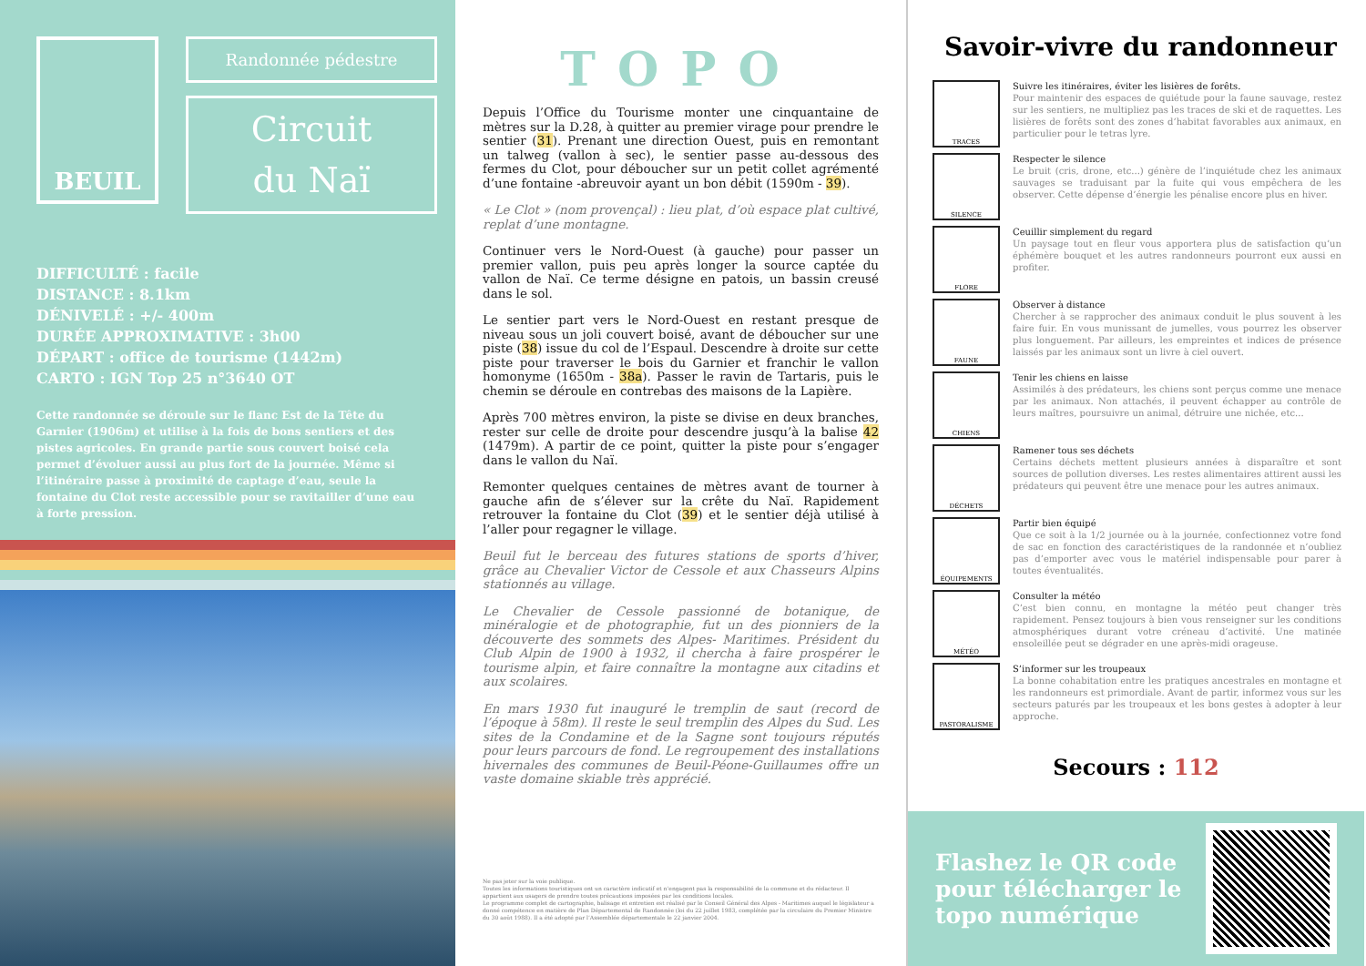BEUIL
Randonnée pédestre
Circuit
du Naï
DIFFICULTÉ : facile
DISTANCE : 8.1km
DÉNIVELÉ : +/- 400m
DURÉE APPROXIMATIVE : 3h00
DÉPART : office de tourisme (1442m)
CARTO : IGN Top 25 n°3640 OT
Cette randonnée se déroule sur le flanc Est de la Tête du Garnier (1906m) et utilise à la fois de bons sentiers et des pistes agricoles. En grande partie sous couvert boisé cela permet d’évoluer aussi au plus fort de la journée. Même si l’itinéraire passe à proximité de captage d’eau, seule la fontaine du Clot reste accessible pour se ravitailler d’une eau à forte pression.
TOPO
Depuis l’Office du Tourisme monter une cinquantaine de mètres sur la D.28, à quitter au premier virage pour prendre le sentier (31). Prenant une direction Ouest, puis en remontant un talweg (vallon à sec), le sentier passe au-dessous des fermes du Clot, pour déboucher sur un petit collet agrémenté d’une fontaine -abreuvoir ayant un bon débit (1590m - 39).
« Le Clot » (nom provençal) : lieu plat, d’où espace plat cultivé, replat d’une montagne.
Continuer vers le Nord-Ouest (à gauche) pour passer un premier vallon, puis peu après longer la source captée du vallon de Naï. Ce terme désigne en patois, un bassin creusé dans le sol.
Le sentier part vers le Nord-Ouest en restant presque de niveau sous un joli couvert boisé, avant de déboucher sur une piste (38) issue du col de l’Espaul. Descendre à droite sur cette piste pour traverser le bois du Garnier et franchir le vallon homonyme (1650m - 38a). Passer le ravin de Tartaris, puis le chemin se déroule en contrebas des maisons de la Lapière.
Après 700 mètres environ, la piste se divise en deux branches, rester sur celle de droite pour descendre jusqu’à la balise 42 (1479m). A partir de ce point, quitter la piste pour s’engager dans le vallon du Naï.
Remonter quelques centaines de mètres avant de tourner à gauche afin de s’élever sur la crête du Naï. Rapidement retrouver la fontaine du Clot (39) et le sentier déjà utilisé à l’aller pour regagner le village.
Beuil fut le berceau des futures stations de sports d’hiver, grâce au Chevalier Victor de Cessole et aux Chasseurs Alpins stationnés au village.
Le Chevalier de Cessole passionné de botanique, de minéralogie et de photographie, fut un des pionniers de la découverte des sommets des Alpes- Maritimes. Président du Club Alpin de 1900 à 1932, il chercha à faire prospérer le tourisme alpin, et faire connaître la montagne aux citadins et aux scolaires.
En mars 1930 fut inauguré le tremplin de saut (record de l’époque à 58m). Il reste le seul tremplin des Alpes du Sud. Les sites de la Condamine et de la Sagne sont toujours réputés pour leurs parcours de fond. Le regroupement des installations hivernales des communes de Beuil-Péone-Guillaumes offre un vaste domaine skiable très apprécié.
Ne pas jeter sur la voie publique.
Toutes les informations touristiques ont un caractère indicatif et n’engagent pas la responsabilité de la commune et du rédacteur. Il appartient aux usagers de prendre toutes précautions imposées par les conditions locales.
Le programme complet de cartographie, balisage et entretien est réalisé par le Conseil Général des Alpes - Maritimes auquel le législateur a donné compétence en matière de Plan Départemental de Randonnée (loi du 22 juillet 1983, complétée par la circulaire du Premier Ministre du 30 août 1988). Il a été adopté par l’Assemblée départementale le 22 janvier 2004.
Savoir-vivre du randonneur
TRACES
Suivre les itinéraires, éviter les lisières de forêts.
Pour maintenir des espaces de quiétude pour la faune sauvage, restez sur les sentiers, ne multipliez pas les traces de ski et de raquettes. Les lisières de forêts sont des zones d’habitat favorables aux animaux, en particulier pour le tetras lyre.
SILENCE
Respecter le silence
Le bruit (cris, drone, etc...) génère de l’inquiétude chez les animaux sauvages se traduisant par la fuite qui vous empêchera de les observer. Cette dépense d’énergie les pénalise encore plus en hiver.
FLORE
Ceuillir simplement du regard
Un paysage tout en fleur vous apportera plus de satisfaction qu’un éphémère bouquet et les autres randonneurs pourront eux aussi en profiter.
FAUNE
Observer à distance
Chercher à se rapprocher des animaux conduit le plus souvent à les faire fuir. En vous munissant de jumelles, vous pourrez les observer plus longuement. Par ailleurs, les empreintes et indices de présence laissés par les animaux sont un livre à ciel ouvert.
CHIENS
Tenir les chiens en laisse
Assimilés à des prédateurs, les chiens sont perçus comme une menace par les animaux. Non attachés, il peuvent échapper au contrôle de leurs maîtres, poursuivre un animal, détruire une nichée, etc...
DÉCHETS
Ramener tous ses déchets
Certains déchets mettent plusieurs années à disparaître et sont sources de pollution diverses. Les restes alimentaires attirent aussi les prédateurs qui peuvent être une menace pour les autres animaux.
ÉQUIPEMENTS
Partir bien équipé
Que ce soit à la 1/2 journée ou à la journée, confectionnez votre fond de sac en fonction des caractéristiques de la randonnée et n’oubliez pas d’emporter avec vous le matériel indispensable pour parer à toutes éventualités.
MÉTÉO
Consulter la météo
C’est bien connu, en montagne la météo peut changer très rapidement. Pensez toujours à bien vous renseigner sur les conditions atmosphériques durant votre créneau d’activité. Une matinée ensoleillée peut se dégrader en une après-midi orageuse.
PASTORALISME
S’informer sur les troupeaux
La bonne cohabitation entre les pratiques ancestrales en montagne et les randonneurs est primordiale. Avant de partir, informez vous sur les secteurs paturés par les troupeaux et les bons gestes à adopter à leur approche.
Secours : 112
Flashez le QR code
pour télécharger le
topo numérique